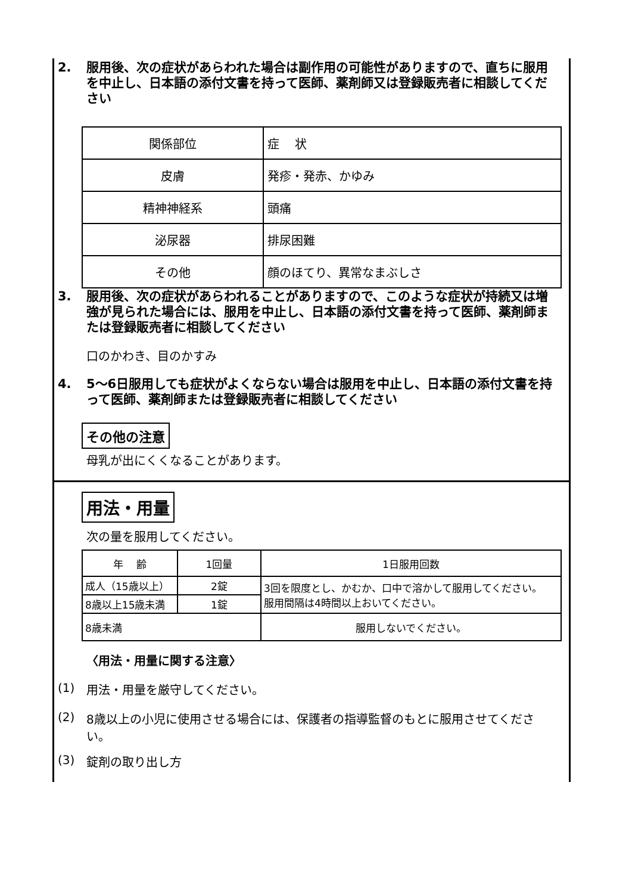2. 服用後、次の症状があらわれた場合は副作用の可能性がありますので、直ちに服用を中止し、日本語の添付文書を持って医師、薬剤師又は登録販売者に相談してください
| 関係部位 | 症 状 |
| 皮膚 | 発疹・発赤、かゆみ |
| 精神神経系 | 頭痛 |
| 泌尿器 | 排尿困難 |
| その他 | 顔のほてり、異常なまぶしさ |
3. 服用後、次の症状があらわれることがありますので、このような症状が持続又は増強が見られた場合には、服用を中止し、日本語の添付文書を持って医師、薬剤師または登録販売者に相談してください
口のかわき、目のかすみ
4. 5～6日服用しても症状がよくならない場合は服用を中止し、日本語の添付文書を持って医師、薬剤師または登録販売者に相談してください
その他の注意
母乳が出にくくなることがあります。
用法・用量
次の量を服用してください。
| 年 齢 | 1回量 | 1日服用回数 |
| 成人（15歳以上） | 2錠 | 3回を限度とし、かむか、口中で溶かして服用してください。 服用間隔は4時間以上おいてください。 |
| 8歳以上15歳未満 | 1錠 | |
| 8歳未満 | | 服用しないでください。 |
〈用法・用量に関する注意〉
(1) 用法・用量を厳守してください。
(2) 8歳以上の小児に使用させる場合には、保護者の指導監督のもとに服用させてください。
(3) 錠剤の取り出し方